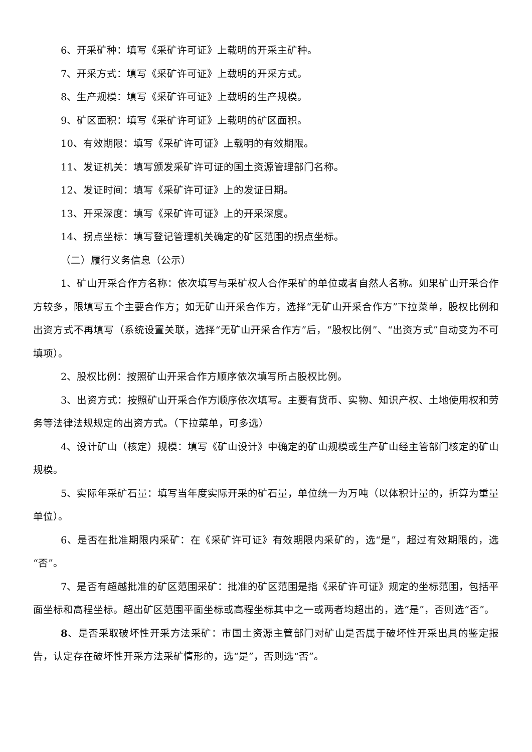6、开采矿种：填写《采矿许可证》上载明的开采主矿种。
7、开采方式：填写《采矿许可证》上载明的开采方式。
8、生产规模：填写《采矿许可证》上载明的生产规模。
9、矿区面积：填写《采矿许可证》上载明的矿区面积。
10、有效期限：填写《采矿许可证》上载明的有效期限。
11、发证机关：填写颁发采矿许可证的国土资源管理部门名称。
12、发证时间：填写《采矿许可证》上的发证日期。
13、开采深度：填写《采矿许可证》上的开采深度。
14、拐点坐标：填写登记管理机关确定的矿区范围的拐点坐标。
（二）履行义务信息（公示）
1、矿山开采合作方名称：依次填写与采矿权人合作采矿的单位或者自然人名称。如果矿山开采合作方较多，限填写五个主要合作方；如无矿山开采合作方，选择“无矿山开采合作方”下拉菜单，股权比例和出资方式不再填写（系统设置关联，选择“无矿山开采合作方”后，“股权比例”、“出资方式”自动变为不可填项）。
2、股权比例：按照矿山开采合作方顺序依次填写所占股权比例。
3、出资方式：按照矿山开采合作方顺序依次填写。主要有货币、实物、知识产权、土地使用权和劳务等法律法规规定的出资方式。（下拉菜单，可多选）
4、设计矿山（核定）规模：填写《矿山设计》中确定的矿山规模或生产矿山经主管部门核定的矿山规模。
5、实际年采矿石量：填写当年度实际开采的矿石量，单位统一为万吨（以体积计量的，折算为重量单位）。
6、是否在批准期限内采矿：在《采矿许可证》有效期限内采矿的，选“是”，超过有效期限的，选“否”。
7、是否有超越批准的矿区范围采矿：批准的矿区范围是指《采矿许可证》规定的坐标范围，包括平面坐标和高程坐标。超出矿区范围平面坐标或高程坐标其中之一或两者均超出的，选“是”，否则选“否”。
8、是否采取破坏性开采方法采矿：市国土资源主管部门对矿山是否属于破坏性开采出具的鉴定报告，认定存在破坏性开采方法采矿情形的，选“是”，否则选“否”。